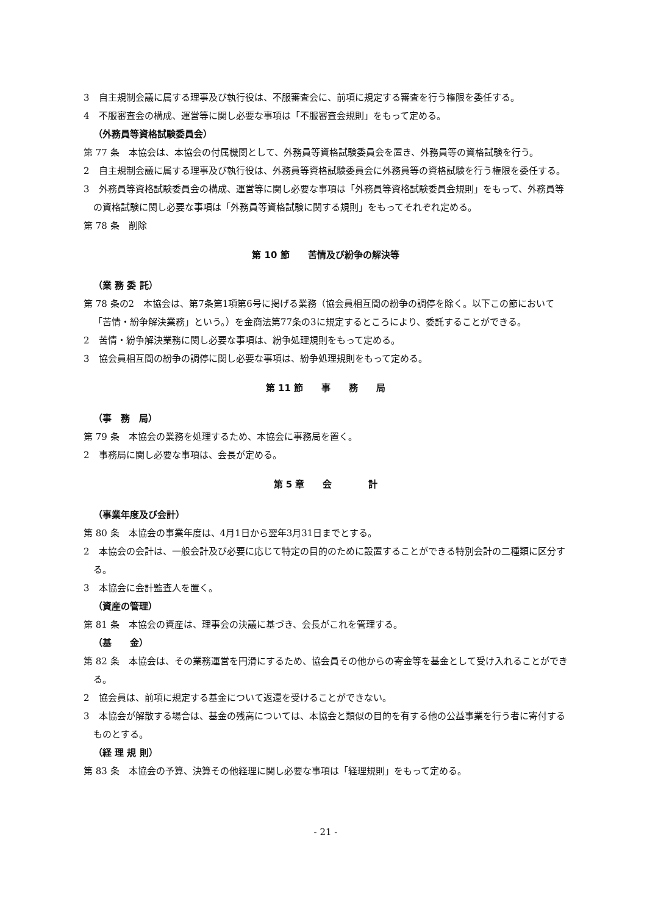3　自主規制会議に属する理事及び執行役は、不服審査会に、前項に規定する審査を行う権限を委任する。
4　不服審査会の構成、運営等に関し必要な事項は「不服審査会規則」をもって定める。
（外務員等資格試験委員会）
第 77 条　本協会は、本協会の付属機関として、外務員等資格試験委員会を置き、外務員等の資格試験を行う。
2　自主規制会議に属する理事及び執行役は、外務員等資格試験委員会に外務員等の資格試験を行う権限を委任する。
3　外務員等資格試験委員会の構成、運営等に関し必要な事項は「外務員等資格試験委員会規則」をもって、外務員等の資格試験に関し必要な事項は「外務員等資格試験に関する規則」をもってそれぞれ定める。
第 78 条　削除
第 10 節　　苦情及び紛争の解決等
（業 務 委 託）
第 78 条の2　本協会は、第7条第1項第6号に掲げる業務（協会員相互間の紛争の調停を除く。以下この節において「苦情・紛争解決業務」という。）を金商法第77条の3に規定するところにより、委託することができる。
2　苦情・紛争解決業務に関し必要な事項は、紛争処理規則をもって定める。
3　協会員相互間の紛争の調停に関し必要な事項は、紛争処理規則をもって定める。
第 11 節　　事　　務　　局
（事　務　局）
第 79 条　本協会の業務を処理するため、本協会に事務局を置く。
2　事務局に関し必要な事項は、会長が定める。
第 5 章　　会　　　　計
（事業年度及び会計）
第 80 条　本協会の事業年度は、4月1日から翌年3月31日までとする。
2　本協会の会計は、一般会計及び必要に応じて特定の目的のために設置することができる特別会計の二種類に区分する。
3　本協会に会計監査人を置く。
（資産の管理）
第 81 条　本協会の資産は、理事会の決議に基づき、会長がこれを管理する。
（基　　金）
第 82 条　本協会は、その業務運営を円滑にするため、協会員その他からの寄金等を基金として受け入れることができる。
2　協会員は、前項に規定する基金について返還を受けることができない。
3　本協会が解散する場合は、基金の残高については、本協会と類似の目的を有する他の公益事業を行う者に寄付するものとする。
（経 理 規 則）
第 83 条　本協会の予算、決算その他経理に関し必要な事項は「経理規則」をもって定める。
- 21 -